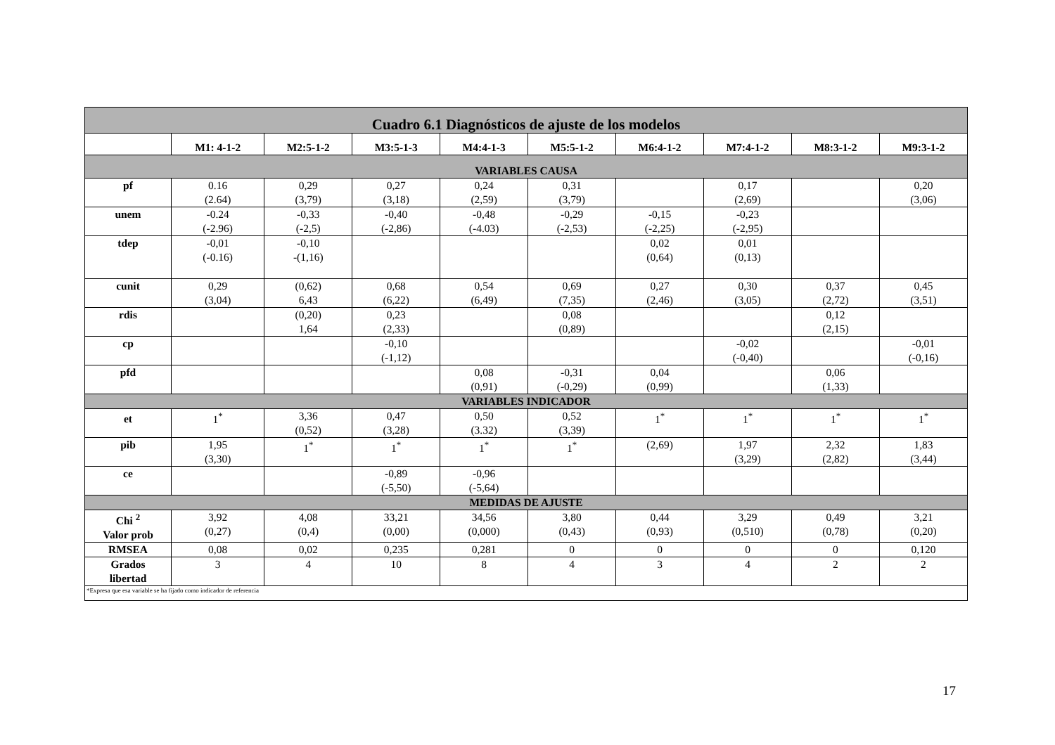| Cuadro 6.1 Diagnósticos de ajuste de los modelos | | | | | | | | | |
| | M1: 4-1-2 | M2:5-1-2 | M3:5-1-3 | M4:4-1-3 | M5:5-1-2 | M6:4-1-2 | M7:4-1-2 | M8:3-1-2 | M9:3-1-2 |
| VARIABLES CAUSA | | | | | | | | | |
| pf | 0.16 (2.64) | 0,29 (3,79) | 0,27 (3,18) | 0,24 (2,59) | 0,31 (3,79) | | 0,17 (2,69) | | 0,20 (3,06) |
| unem | -0.24 (-2.96) | -0,33 (-2,5) | -0,40 (-2,86) | -0,48 (-4.03) | -0,29 (-2,53) | -0,15 (-2,25) | -0,23 (-2,95) | | |
| tdep | -0,01 (-0.16) | -0,10 -(1,16) | | | | 0,02 (0,64) | 0,01 (0,13) | | |
| cunit | 0,29 (3,04) | (0,62) 6,43 | 0,68 (6,22) | 0,54 (6,49) | 0,69 (7,35) | 0,27 (2,46) | 0,30 (3,05) | 0,37 (2,72) | 0,45 (3,51) |
| rdis | | (0,20) 1,64 | 0,23 (2,33) | | 0,08 (0,89) | | | 0,12 (2,15) | |
| cp | | | -0,10 (-1,12) | | | | -0,02 (-0,40) | | -0,01 (-0,16) |
| pfd | | | | 0,08 (0,91) | -0,31 (-0,29) | 0,04 (0,99) | | 0,06 (1,33) | |
| VARIABLES INDICADOR | | | | | | | | | |
| et | 1<sup>*</sup> | 3,36 (0,52) | 0,47 (3,28) | 0,50 (3.32) | 0,52 (3,39) | 1<sup>*</sup> | 1<sup>*</sup> | 1<sup>*</sup> | 1<sup>*</sup> |
| pib | 1,95 (3,30) | 1<sup>*</sup> | 1<sup>*</sup> | 1<sup>*</sup> | 1<sup>*</sup> | (2,69) | 1,97 (3,29) | 2,32 (2,82) | 1,83 (3,44) |
| ce | | | -0,89 (-5,50) | -0,96 (-5,64) | | | | | |
| MEDIDAS DE AJUSTE | | | | | | | | | |
| Chi <sup>2</sup> Valor prob | 3,92 (0,27) | 4,08 (0,4) | 33,21 (0,00) | 34,56 (0,000) | 3,80 (0,43) | 0,44 (0,93) | 3,29 (0,510) | 0,49 (0,78) | 3,21 (0,20) |
| RMSEA | 0,08 | 0,02 | 0,235 | 0,281 | 0 | 0 | 0 | 0 | 0,120 |
| Grados libertad | 3 | 4 | 10 | 8 | 4 | 3 | 4 | 2 | 2 |
| *Expresa que esa variable se ha fijado como indicador de referencia | | | | | | | | | |
17